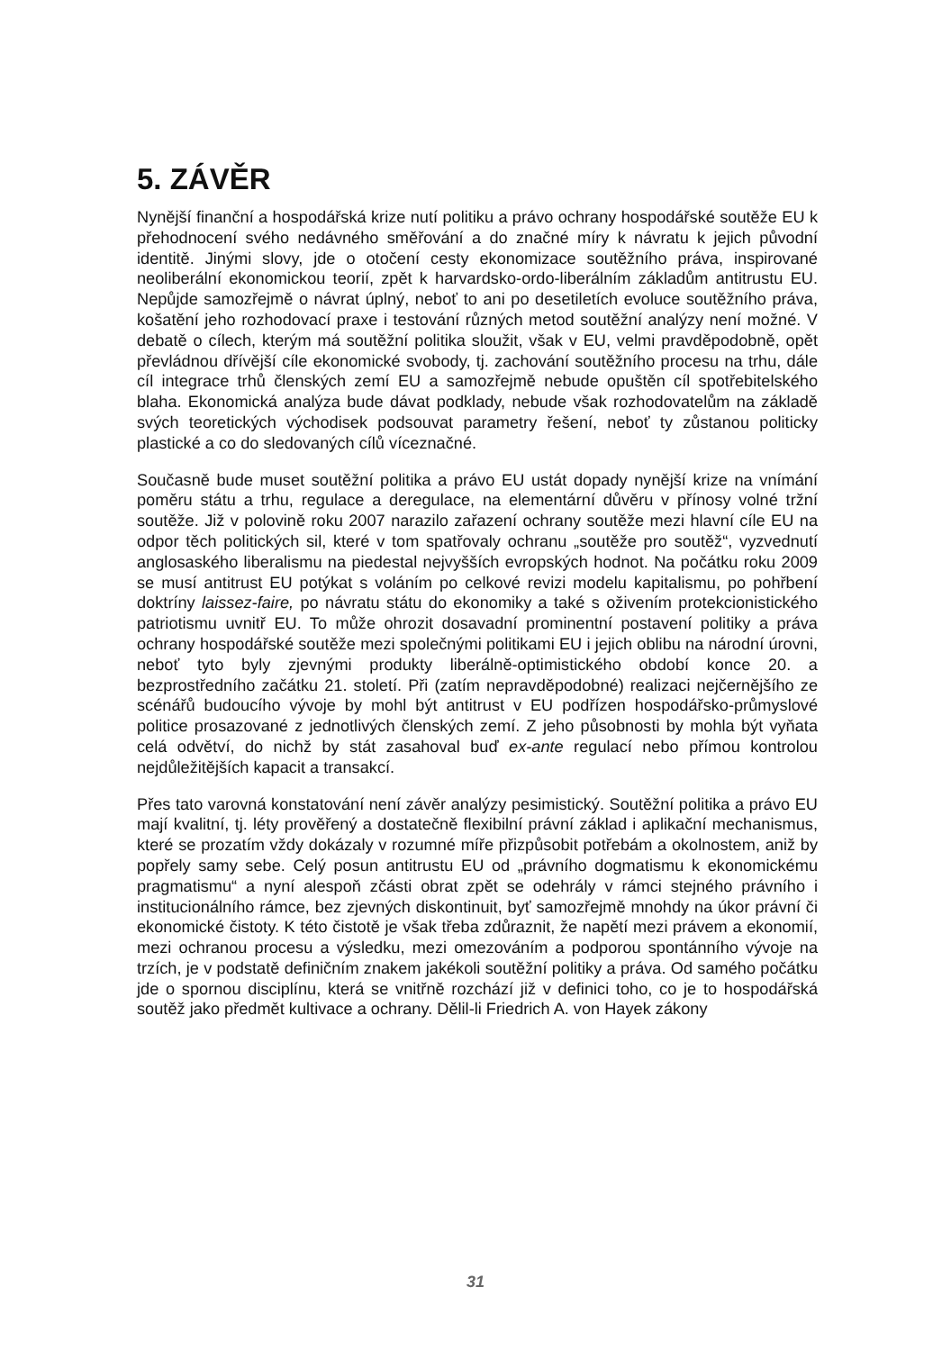5. ZÁVĚR
Nynější finanční a hospodářská krize nutí politiku a právo ochrany hospodářské soutěže EU k přehodnocení svého nedávného směřování a do značné míry k návratu k jejich původní identitě. Jinými slovy, jde o otočení cesty ekonomizace soutěžního práva, inspirované neoliberální ekonomickou teorií, zpět k harvardsko-ordo-liberálním základům antitrustu EU. Nepůjde samozřejmě o návrat úplný, neboť to ani po desetiletích evoluce soutěžního práva, košatění jeho rozhodovací praxe i testování různých metod soutěžní analýzy není možné. V debatě o cílech, kterým má soutěžní politika sloužit, však v EU, velmi pravděpodobně, opět převládnou dřívější cíle ekonomické svobody, tj. zachování soutěžního procesu na trhu, dále cíl integrace trhů členských zemí EU a samozřejmě nebude opuštěn cíl spotřebitelského blaha. Ekonomická analýza bude dávat podklady, nebude však rozhodovatelům na základě svých teoretických východisek podsouvat parametry řešení, neboť ty zůstanou politicky plastické a co do sledovaných cílů víceznačné.
Současně bude muset soutěžní politika a právo EU ustát dopady nynější krize na vnímání poměru státu a trhu, regulace a deregulace, na elementární důvěru v přínosy volné tržní soutěže. Již v polovině roku 2007 narazilo zařazení ochrany soutěže mezi hlavní cíle EU na odpor těch politických sil, které v tom spatřovaly ochranu „soutěže pro soutěž“, vyzvednutí anglosaského liberalismu na piedestal nejvyšších evropských hodnot. Na počátku roku 2009 se musí antitrust EU potýkat s voláním po celkové revizi modelu kapitalismu, po pohřbení doktríny laissez-faire, po návratu státu do ekonomiky a také s oživením protekcionistického patriotismu uvnitř EU. To může ohrozit dosavadní prominentní postavení politiky a práva ochrany hospodářské soutěže mezi společnými politikami EU i jejich oblibu na národní úrovni, neboť tyto byly zjevnými produkty liberálně-optimistického období konce 20. a bezprostředního začátku 21. století. Při (zatím nepravděpodobné) realizaci nejčernějšího ze scénářů budoucího vývoje by mohl být antitrust v EU podřízen hospodářsko-průmyslové politice prosazované z jednotlivých členských zemí. Z jeho působnosti by mohla být vyňata celá odvětví, do nichž by stát zasahoval buď ex-ante regulací nebo přímou kontrolou nejdůležitějších kapacit a transakcí.
Přes tato varovná konstatování není závěr analýzy pesimistický. Soutěžní politika a právo EU mají kvalitní, tj. léty prověřený a dostatečně flexibilní právní základ i aplikační mechanismus, které se prozatím vždy dokázaly v rozumné míře přizpůsobit potřebám a okolnostem, aniž by popřely samy sebe. Celý posun antitrustu EU od „právního dogmatismu k ekonomickému pragmatismu“ a nyní alespoň zčásti obrat zpět se odehrály v rámci stejného právního i institucionálního rámce, bez zjevných diskontinuit, byť samozřejmě mnohdy na úkor právní či ekonomické čistoty. K této čistotě je však třeba zdůraznit, že napětí mezi právem a ekonomií, mezi ochranou procesu a výsledku, mezi omezováním a podporou spontánního vývoje na trzích, je v podstatě definičním znakem jakékoli soutěžní politiky a práva. Od samého počátku jde o spornou disciplínu, která se vnitřně rozchází již v definici toho, co je to hospodářská soutěž jako předmět kultivace a ochrany. Dělil-li Friedrich A. von Hayek zákony
31